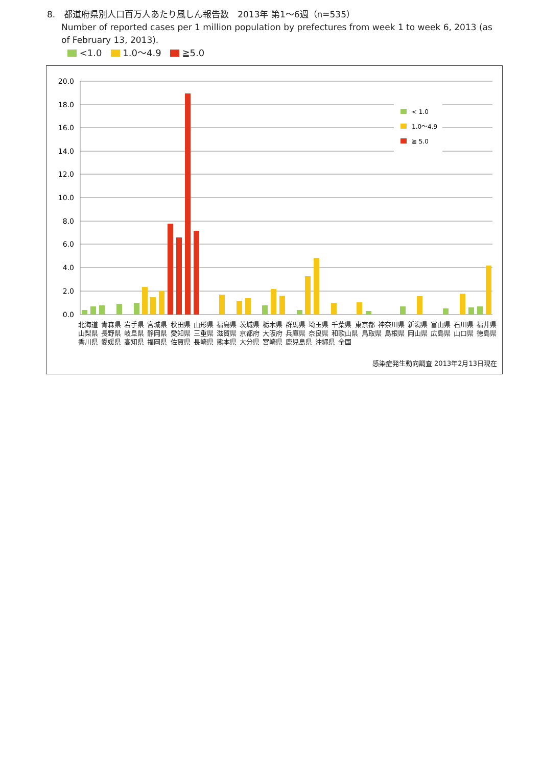8.　都道府県別人口百万人あたり風しん報告数　2013年 第1〜6週（n=535）
Number of reported cases per 1 million population by prefectures from week 1 to week 6, 2013 (as of February 13, 2013).
<1.0 1.0〜4.9 ≧5.0
20.0
18.0
16.0
14.0
12.0
10.0
8.0
6.0
4.0
2.0
0.0
< 1.0
1.0〜4.9
≧ 5.0
北海道 青森県 岩手県 宮城県 秋田県 山形県 福島県 茨城県 栃木県 群馬県 埼玉県 千葉県 東京都 神奈川県 新潟県 富山県 石川県 福井県 山梨県 長野県 岐阜県 静岡県 愛知県 三重県 滋賀県 京都府 大阪府 兵庫県 奈良県 和歌山県 鳥取県 島根県 岡山県 広島県 山口県 徳島県 香川県 愛媛県 高知県 福岡県 佐賀県 長崎県 熊本県 大分県 宮崎県 鹿児島県 沖縄県 全国
感染症発生動向調査 2013年2月13日現在